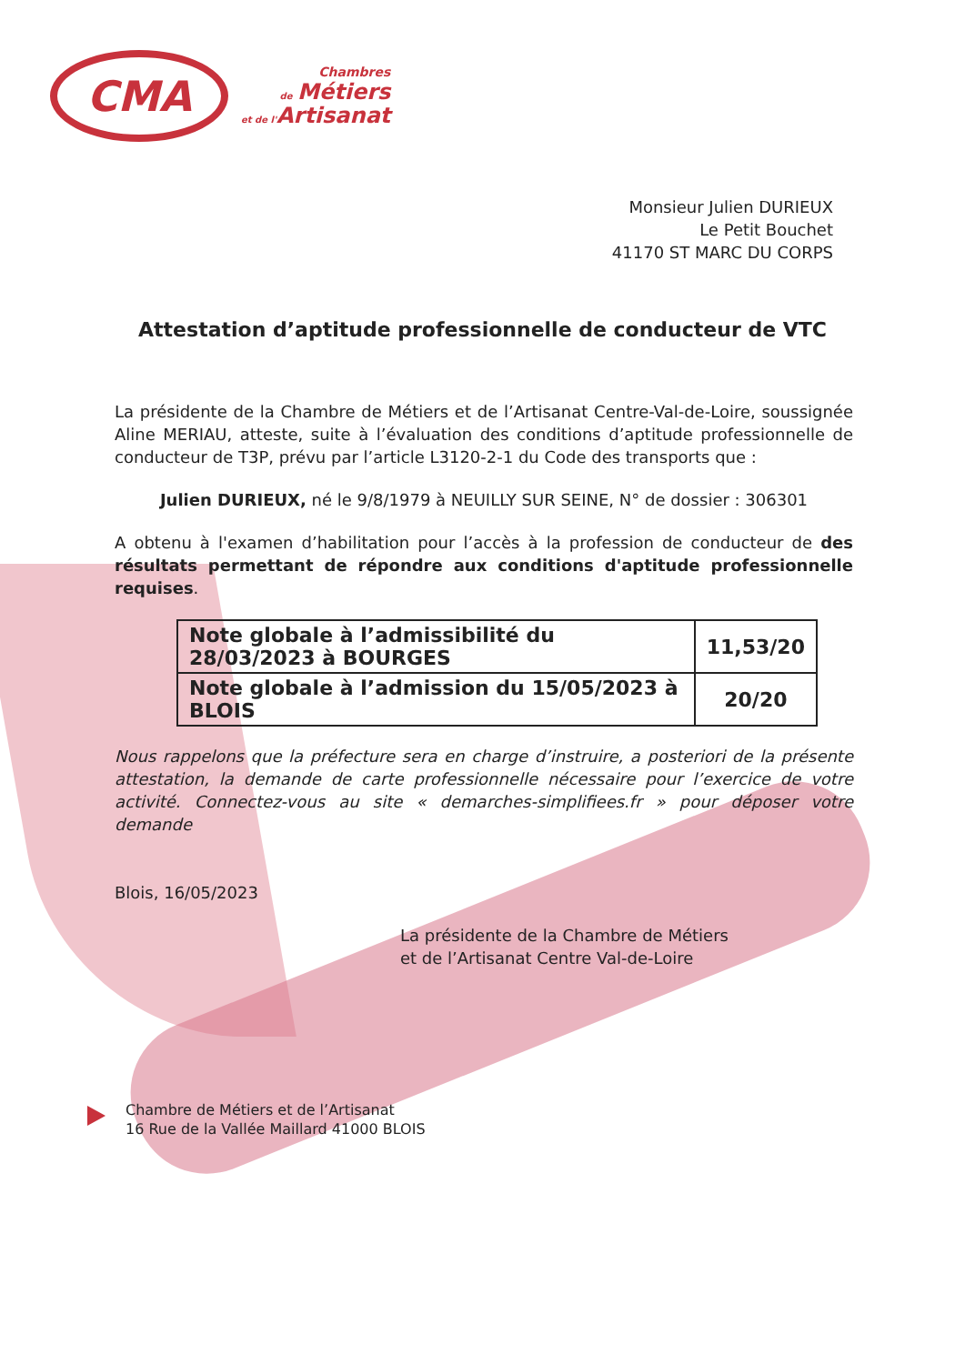CMA
Chambres
de Métiers
et de l'Artisanat
Monsieur Julien DURIEUX
Le Petit Bouchet
41170 ST MARC DU CORPS
Attestation d’aptitude professionnelle de conducteur de VTC
La présidente de la Chambre de Métiers et de l’Artisanat Centre-Val-de-Loire, soussignée Aline MERIAU, atteste, suite à l’évaluation des conditions d’aptitude professionnelle de conducteur de T3P, prévu par l’article L3120-2-1 du Code des transports que :
Julien DURIEUX, né le 9/8/1979 à NEUILLY SUR SEINE, N° de dossier : 306301
A obtenu à l'examen d’habilitation pour l’accès à la profession de conducteur de des résultats permettant de répondre aux conditions d'aptitude professionnelle requises.
| Note globale à l’admissibilité du 28/03/2023 à BOURGES | 11,53/20 |
| Note globale à l’admission du 15/05/2023 à BLOIS | 20/20 |
Nous rappelons que la préfecture sera en charge d’instruire, a posteriori de la présente attestation, la demande de carte professionnelle nécessaire pour l’exercice de votre activité. Connectez-vous au site « demarches-simplifiees.fr » pour déposer votre demande
Blois, 16/05/2023
La présidente de la Chambre de Métiers
et de l’Artisanat Centre Val-de-Loire
Chambre de Métiers et de l’Artisanat
16 Rue de la Vallée Maillard 41000 BLOIS